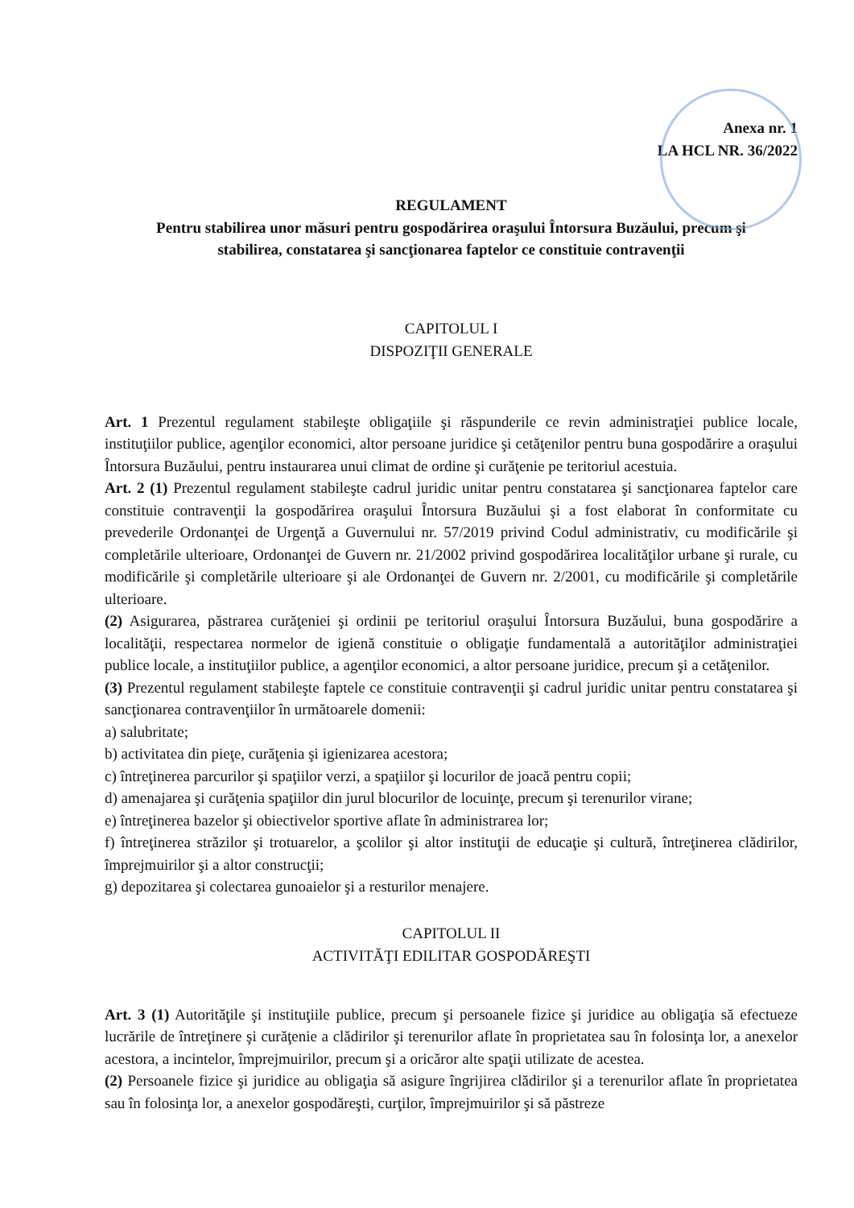Anexa nr. 1
LA HCL NR. 36/2022
REGULAMENT
Pentru stabilirea unor măsuri pentru gospodărirea oraşului Întorsura Buzăului, precum şi
stabilirea, constatarea şi sancţionarea faptelor ce constituie contravenţii
CAPITOLUL I
DISPOZIŢII GENERALE
Art. 1 Prezentul regulament stabileşte obligaţiile şi răspunderile ce revin administraţiei publice locale, instituţiilor publice, agenţilor economici, altor persoane juridice şi cetăţenilor pentru buna gospodărire a oraşului Întorsura Buzăului, pentru instaurarea unui climat de ordine şi curăţenie pe teritoriul acestuia.
Art. 2 (1) Prezentul regulament stabileşte cadrul juridic unitar pentru constatarea şi sancţionarea faptelor care constituie contravenţii la gospodărirea oraşului Întorsura Buzăului şi a fost elaborat în conformitate cu prevederile Ordonanţei de Urgenţă a Guvernului nr. 57/2019 privind Codul administrativ, cu modificările şi completările ulterioare, Ordonanţei de Guvern nr. 21/2002 privind gospodărirea localităţilor urbane şi rurale, cu modificările şi completările ulterioare şi ale Ordonanţei de Guvern nr. 2/2001, cu modificările şi completările ulterioare.
(2) Asigurarea, păstrarea curăţeniei şi ordinii pe teritoriul oraşului Întorsura Buzăului, buna gospodărire a localităţii, respectarea normelor de igienă constituie o obligaţie fundamentală a autorităţilor administraţiei publice locale, a instituţiilor publice, a agenţilor economici, a altor persoane juridice, precum şi a cetăţenilor.
(3) Prezentul regulament stabileşte faptele ce constituie contravenţii şi cadrul juridic unitar pentru constatarea şi sancţionarea contravenţiilor în următoarele domenii:
a) salubritate;
b) activitatea din pieţe, curăţenia şi igienizarea acestora;
c) întreţinerea parcurilor şi spaţiilor verzi, a spaţiilor şi locurilor de joacă pentru copii;
d) amenajarea şi curăţenia spaţiilor din jurul blocurilor de locuinţe, precum şi terenurilor virane;
e) întreţinerea bazelor şi obiectivelor sportive aflate în administrarea lor;
f) întreţinerea străzilor şi trotuarelor, a şcolilor şi altor instituţii de educaţie şi cultură, întreţinerea clădirilor, împrejmuirilor şi a altor construcţii;
g) depozitarea şi colectarea gunoaielor şi a resturilor menajere.
CAPITOLUL II
ACTIVITĂŢI EDILITAR GOSPODĂREŞTI
Art. 3 (1) Autorităţile şi instituţiile publice, precum şi persoanele fizice şi juridice au obligaţia să efectueze lucrările de întreţinere şi curăţenie a clădirilor şi terenurilor aflate în proprietatea sau în folosinţa lor, a anexelor acestora, a incintelor, împrejmuirilor, precum şi a oricăror alte spaţii utilizate de acestea.
(2) Persoanele fizice şi juridice au obligaţia să asigure îngrijirea clădirilor şi a terenurilor aflate în proprietatea sau în folosinţa lor, a anexelor gospodăreşti, curţilor, împrejmuirilor şi să păstreze